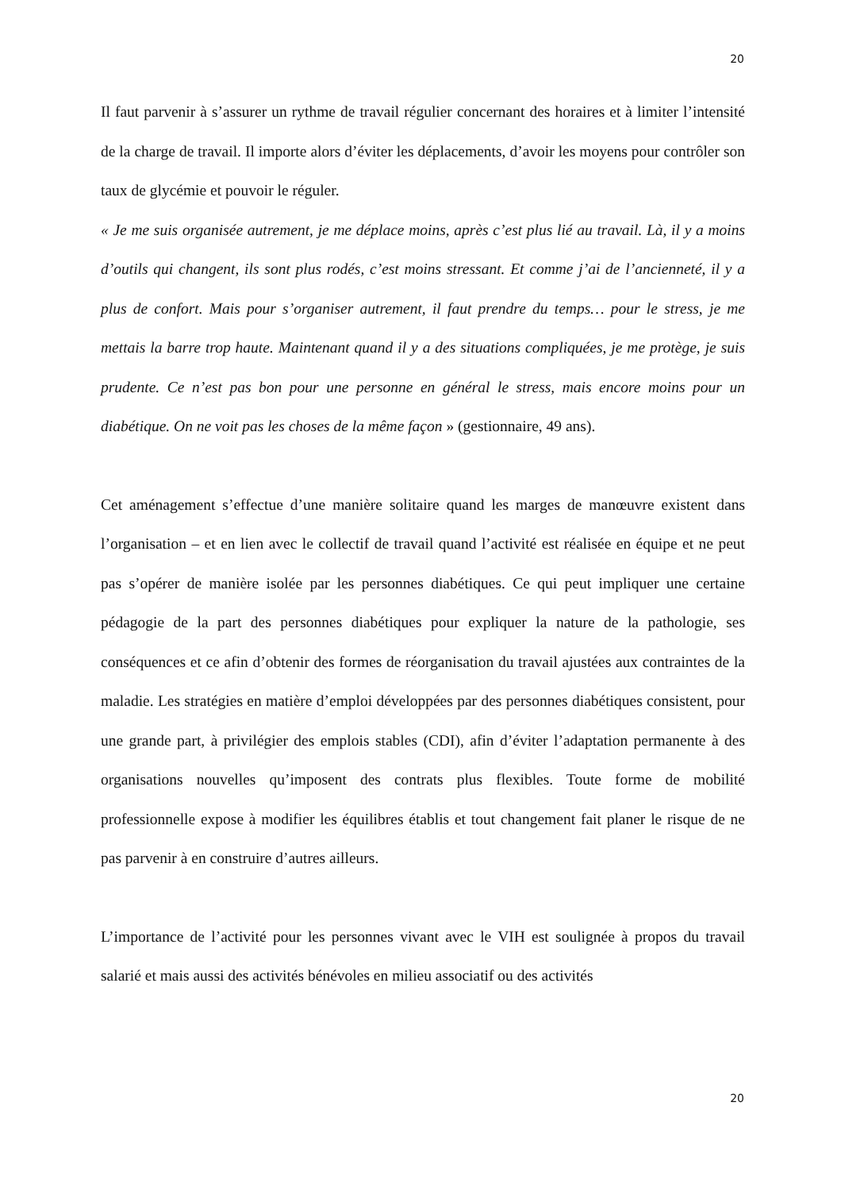20
Il faut parvenir à s’assurer un rythme de travail régulier concernant des horaires et à limiter l’intensité de la charge de travail. Il importe alors d’éviter les déplacements, d’avoir les moyens pour contrôler son taux de glycémie et pouvoir le réguler.
« Je me suis organisée autrement, je me déplace moins, après c’est plus lié au travail. Là, il y a moins d’outils qui changent, ils sont plus rodés, c’est moins stressant. Et comme j’ai de l’ancienneté, il y a plus de confort. Mais pour s’organiser autrement, il faut prendre du temps… pour le stress, je me mettais la barre trop haute. Maintenant quand il y a des situations compliquées, je me protège, je suis prudente. Ce n’est pas bon pour une personne en général le stress, mais encore moins pour un diabétique. On ne voit pas les choses de la même façon » (gestionnaire, 49 ans).
Cet aménagement s’effectue d’une manière solitaire quand les marges de manœuvre existent dans l’organisation – et en lien avec le collectif de travail quand l’activité est réalisée en équipe et ne peut pas s’opérer de manière isolée par les personnes diabétiques. Ce qui peut impliquer une certaine pédagogie de la part des personnes diabétiques pour expliquer la nature de la pathologie, ses conséquences et ce afin d’obtenir des formes de réorganisation du travail ajustées aux contraintes de la maladie. Les stratégies en matière d’emploi développées par des personnes diabétiques consistent, pour une grande part, à privilégier des emplois stables (CDI), afin d’éviter l’adaptation permanente à des organisations nouvelles qu’imposent des contrats plus flexibles. Toute forme de mobilité professionnelle expose à modifier les équilibres établis et tout changement fait planer le risque de ne pas parvenir à en construire d’autres ailleurs.
L’importance de l’activité pour les personnes vivant avec le VIH est soulignée à propos du travail salarié et mais aussi des activités bénévoles en milieu associatif ou des activités
20